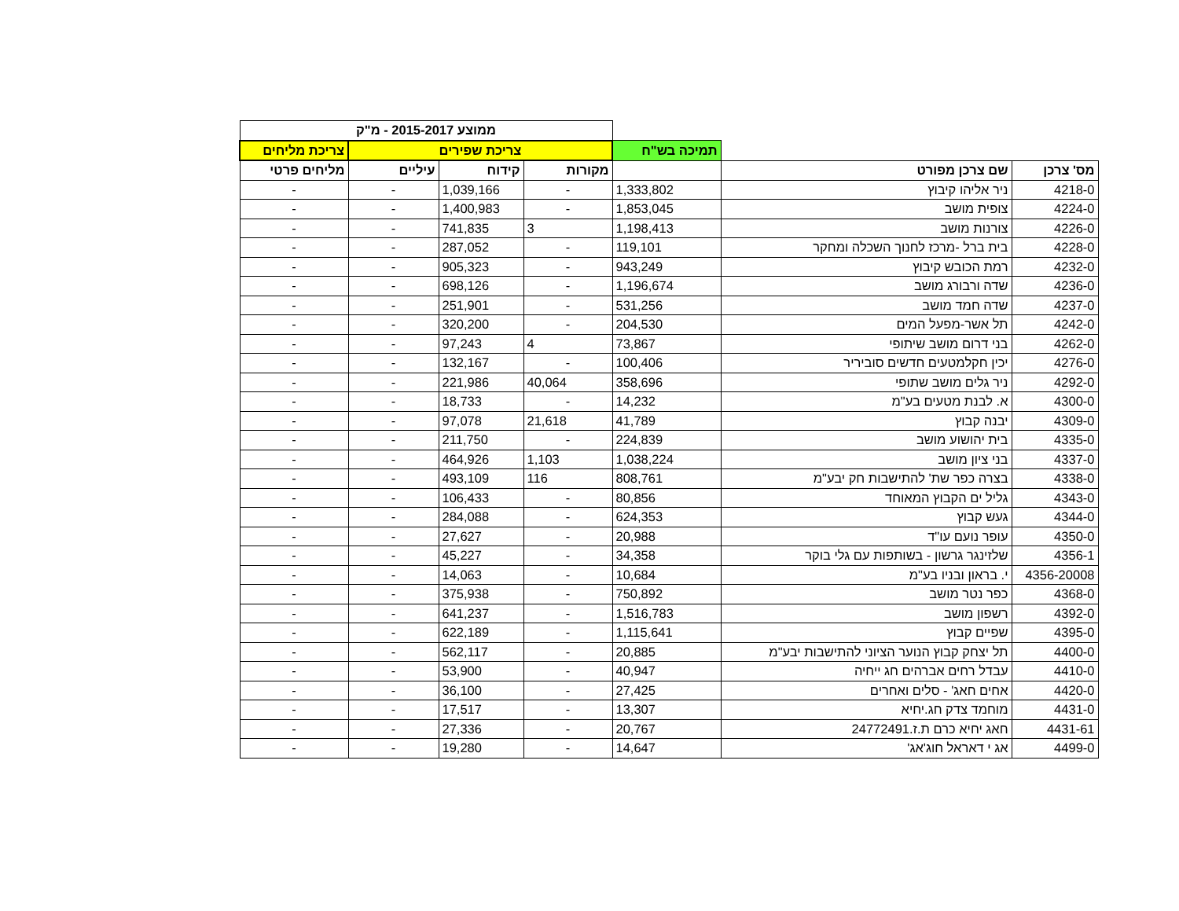| | | | ממוצע 2015-2017 - מ"ק | | | |
| | | תמיכה בש"ח | צריכת שפירים | | | צריכת מליחים |
| מס' צרכן | שם צרכן מפורט | | מקורות | קידוח | עיליים | מליחים פרטי |
| 4218-0 | ניר אליהו קיבוץ | 1,333,802 | - | 1,039,166 | - | - |
| 4224-0 | צופית מושב | 1,853,045 | - | 1,400,983 | - | - |
| 4226-0 | צורנות מושב | 1,198,413 | 3 | 741,835 | - | - |
| 4228-0 | בית ברל -מרכז לחנוך השכלה ומחקר | 119,101 | - | 287,052 | - | - |
| 4232-0 | רמת הכובש קיבוץ | 943,249 | - | 905,323 | - | - |
| 4236-0 | שדה ורבורג מושב | 1,196,674 | - | 698,126 | - | - |
| 4237-0 | שדה חמד מושב | 531,256 | - | 251,901 | - | - |
| 4242-0 | תל אשר-מפעל המים | 204,530 | - | 320,200 | - | - |
| 4262-0 | בני דרום מושב שיתופי | 73,867 | 4 | 97,243 | - | - |
| 4276-0 | יכין חקלמטעים חדשים סוביריר | 100,406 | - | 132,167 | - | - |
| 4292-0 | ניר גלים מושב שתופי | 358,696 | 40,064 | 221,986 | - | - |
| 4300-0 | א. לבנת מטעים בע"מ | 14,232 | - | 18,733 | - | - |
| 4309-0 | יבנה קבוץ | 41,789 | 21,618 | 97,078 | - | - |
| 4335-0 | בית יהושוע מושב | 224,839 | - | 211,750 | - | - |
| 4337-0 | בני ציון מושב | 1,038,224 | 1,103 | 464,926 | - | - |
| 4338-0 | בצרה כפר שת' להתישבות חק יבע"מ | 808,761 | 116 | 493,109 | - | - |
| 4343-0 | גליל ים הקבוץ המאוחד | 80,856 | - | 106,433 | - | - |
| 4344-0 | געש קבוץ | 624,353 | - | 284,088 | - | - |
| 4350-0 | עופר נועם עו"ד | 20,988 | - | 27,627 | - | - |
| 4356-1 | שלזינגר גרשון - בשותפות עם גלי בוקר | 34,358 | - | 45,227 | - | - |
| 4356-20008 | י. בראון ובניו בע"מ | 10,684 | - | 14,063 | - | - |
| 4368-0 | כפר נטר מושב | 750,892 | - | 375,938 | - | - |
| 4392-0 | רשפון מושב | 1,516,783 | - | 641,237 | - | - |
| 4395-0 | שפיים קבוץ | 1,115,641 | - | 622,189 | - | - |
| 4400-0 | תל יצחק קבוץ הנוער הציוני להתישבות יבע"מ | 20,885 | - | 562,117 | - | - |
| 4410-0 | עבדל רחים אברהים חג ייחיה | 40,947 | - | 53,900 | - | - |
| 4420-0 | אחים חאג' - סלים ואחרים | 27,425 | - | 36,100 | - | - |
| 4431-0 | מוחמד צדק חג.יחיא | 13,307 | - | 17,517 | - | - |
| 4431-61 | חאג יחיא כרם ת.ז.24772491 | 20,767 | - | 27,336 | - | - |
| 4499-0 | אג י דאראל חוג'אג' | 14,647 | - | 19,280 | - | - |